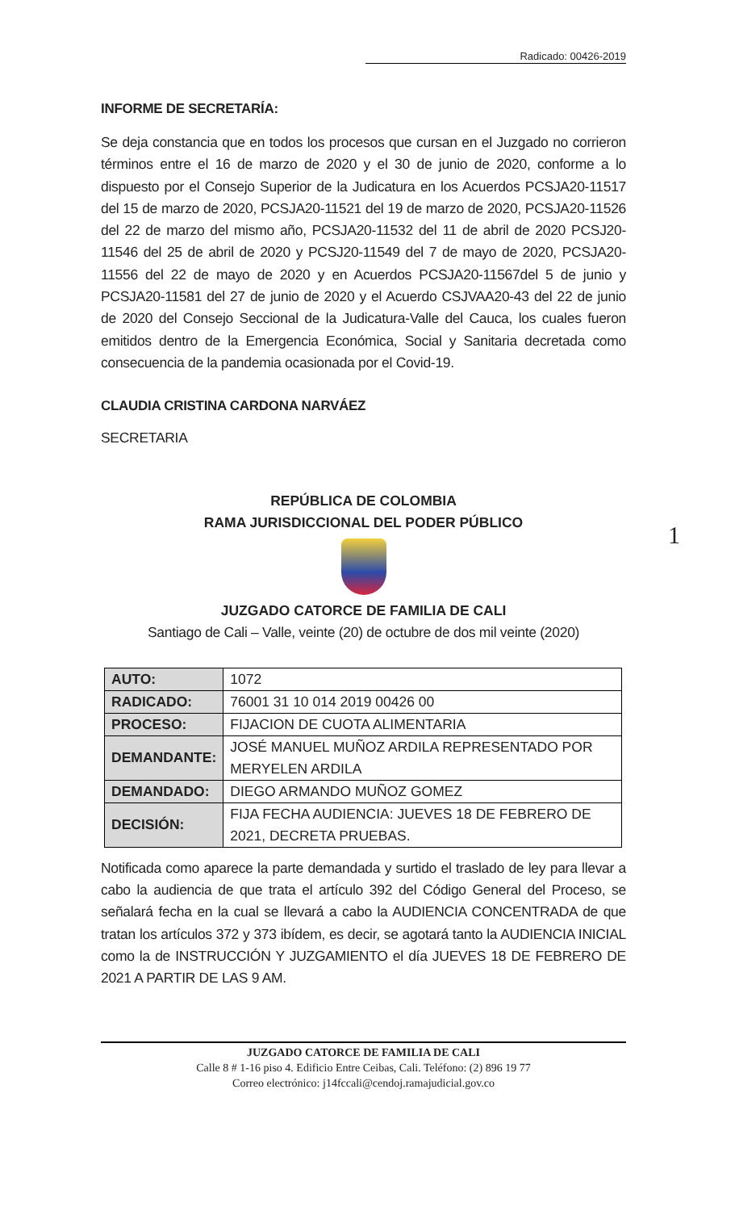Radicado: 00426-2019
INFORME DE SECRETARÍA:
Se deja constancia que en todos los procesos que cursan en el Juzgado no corrieron términos entre el 16 de marzo de 2020 y el 30 de junio de 2020, conforme a lo dispuesto por el Consejo Superior de la Judicatura en los Acuerdos PCSJA20-11517 del 15 de marzo de 2020, PCSJA20-11521 del 19 de marzo de 2020, PCSJA20-11526 del 22 de marzo del mismo año, PCSJA20-11532 del 11 de abril de 2020 PCSJ20-11546 del 25 de abril de 2020 y PCSJ20-11549 del 7 de mayo de 2020, PCSJA20-11556 del 22 de mayo de 2020 y en Acuerdos PCSJA20-11567del 5 de junio y PCSJA20-11581 del 27 de junio de 2020 y el Acuerdo CSJVAA20-43 del 22 de junio de 2020 del Consejo Seccional de la Judicatura-Valle del Cauca, los cuales fueron emitidos dentro de la Emergencia Económica, Social y Sanitaria decretada como consecuencia de la pandemia ocasionada por el Covid-19.
CLAUDIA CRISTINA CARDONA NARVÁEZ
SECRETARIA
REPÚBLICA DE COLOMBIA
RAMA JURISDICCIONAL DEL PODER PÚBLICO
JUZGADO CATORCE DE FAMILIA DE CALI
Santiago de Cali – Valle, veinte (20) de octubre de dos mil veinte (2020)
| AUTO: | 1072 |
| RADICADO: | 76001 31 10 014 2019 00426 00 |
| PROCESO: | FIJACION DE CUOTA ALIMENTARIA |
| DEMANDANTE: | JOSÉ MANUEL MUÑOZ ARDILA REPRESENTADO POR MERYELEN ARDILA |
| DEMANDADO: | DIEGO ARMANDO MUÑOZ GOMEZ |
| DECISIÓN: | FIJA FECHA AUDIENCIA: JUEVES 18 DE FEBRERO DE 2021, DECRETA PRUEBAS. |
Notificada como aparece la parte demandada y surtido el traslado de ley para llevar a cabo la audiencia de que trata el artículo 392 del Código General del Proceso, se señalará fecha en la cual se llevará a cabo la AUDIENCIA CONCENTRADA de que tratan los artículos 372 y 373 ibídem, es decir, se agotará tanto la AUDIENCIA INICIAL como la de INSTRUCCIÓN Y JUZGAMIENTO el día JUEVES 18 DE FEBRERO DE 2021 A PARTIR DE LAS 9 AM.
JUZGADO CATORCE DE FAMILIA DE CALI
Calle 8 # 1-16 piso 4. Edificio Entre Ceibas, Cali. Teléfono: (2) 896 19 77
Correo electrónico: j14fccali@cendoj.ramajudicial.gov.co
1